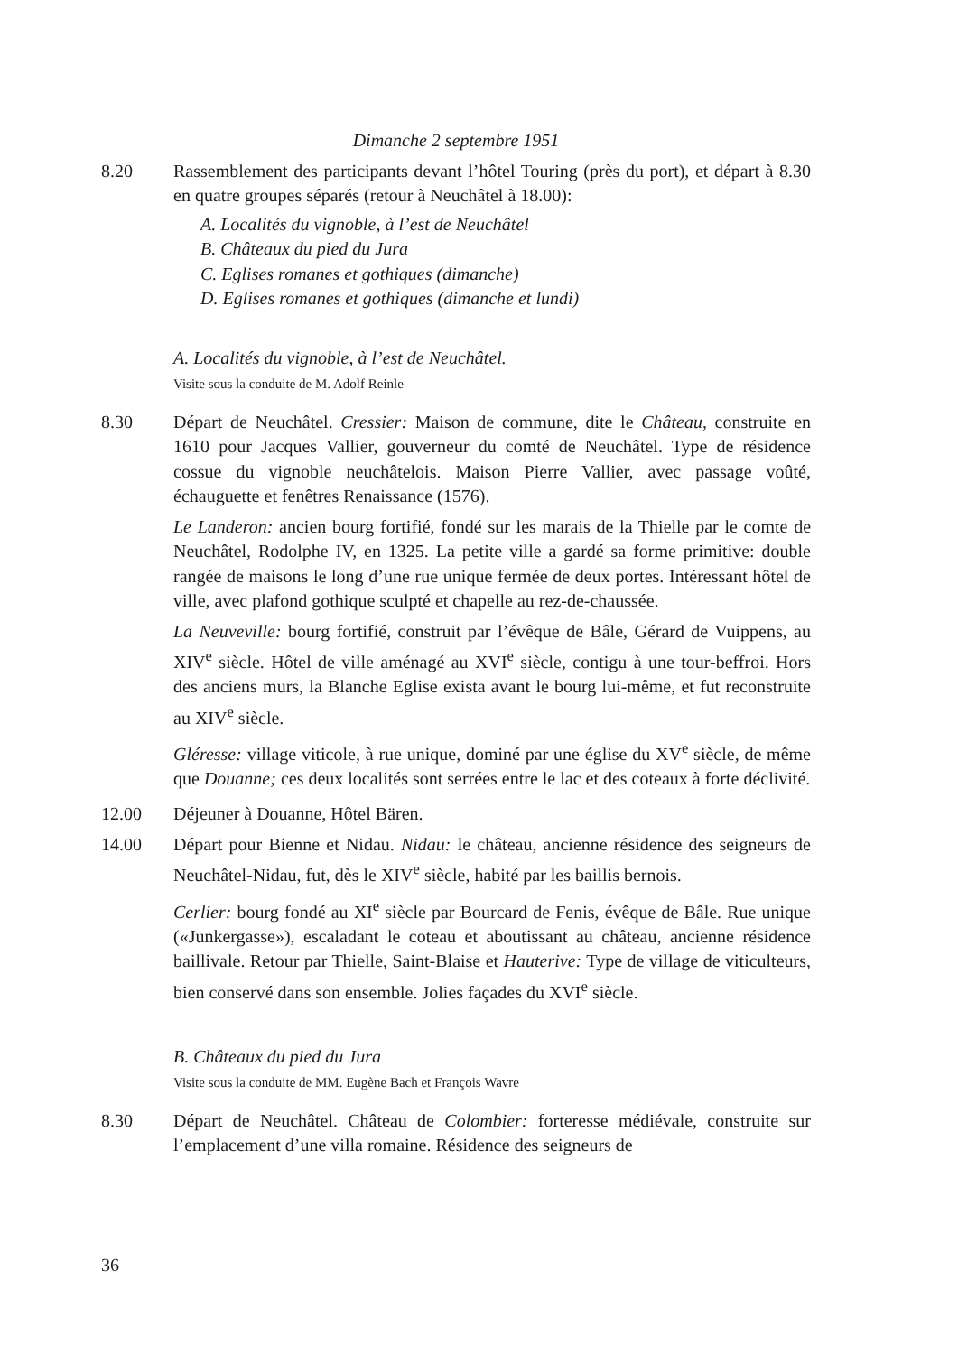Dimanche 2 septembre 1951
8.20 Rassemblement des participants devant l’hôtel Touring (près du port), et départ à 8.30 en quatre groupes séparés (retour à Neuchâtel à 18.00):
A. Localités du vignoble, à l’est de Neuchâtel
B. Châteaux du pied du Jura
C. Eglises romanes et gothiques (dimanche)
D. Eglises romanes et gothiques (dimanche et lundi)
A. Localités du vignoble, à l’est de Neuchâtel.
Visite sous la conduite de M. Adolf Reinle
8.30 Départ de Neuchâtel. Cressier: Maison de commune, dite le Château, construite en 1610 pour Jacques Vallier, gouverneur du comté de Neuchâtel. Type de résidence cossue du vignoble neuchâtelois. Maison Pierre Vallier, avec passage voûté, échauguette et fenêtres Renaissance (1576).
Le Landeron: ancien bourg fortifié, fondé sur les marais de la Thielle par le comte de Neuchâtel, Rodolphe IV, en 1325. La petite ville a gardé sa forme primitive: double rangée de maisons le long d’une rue unique fermée de deux portes. Intéressant hôtel de ville, avec plafond gothique sculpté et chapelle au rez-de-chaussée.
La Neuveville: bourg fortifié, construit par l’évêque de Bâle, Gérard de Vuippens, au XIV<sup>e</sup> siècle. Hôtel de ville aménagé au XVI<sup>e</sup> siècle, contigu à une tour-beffroi. Hors des anciens murs, la Blanche Eglise exista avant le bourg lui-même, et fut reconstruite au XIV<sup>e</sup> siècle.
Gléresse: village viticole, à rue unique, dominé par une église du XV<sup>e</sup> siècle, de même que Douanne; ces deux localités sont serrées entre le lac et des coteaux à forte déclivité.
12.00 Déjeuner à Douanne, Hôtel Bären.
14.00 Départ pour Bienne et Nidau. Nidau: le château, ancienne résidence des seigneurs de Neuchâtel-Nidau, fut, dès le XIV<sup>e</sup> siècle, habité par les baillis bernois.
Cerlier: bourg fondé au XI<sup>e</sup> siècle par Bourcard de Fenis, évêque de Bâle. Rue unique («Junkergasse»), escaladant le coteau et aboutissant au château, ancienne résidence baillivale. Retour par Thielle, Saint-Blaise et Hauterive: Type de village de viticulteurs, bien conservé dans son ensemble. Jolies façades du XVI<sup>e</sup> siècle.
B. Châteaux du pied du Jura
Visite sous la conduite de MM. Eugène Bach et François Wavre
8.30 Départ de Neuchâtel. Château de Colombier: forteresse médiévale, construite sur l’emplacement d’une villa romaine. Résidence des seigneurs de
36